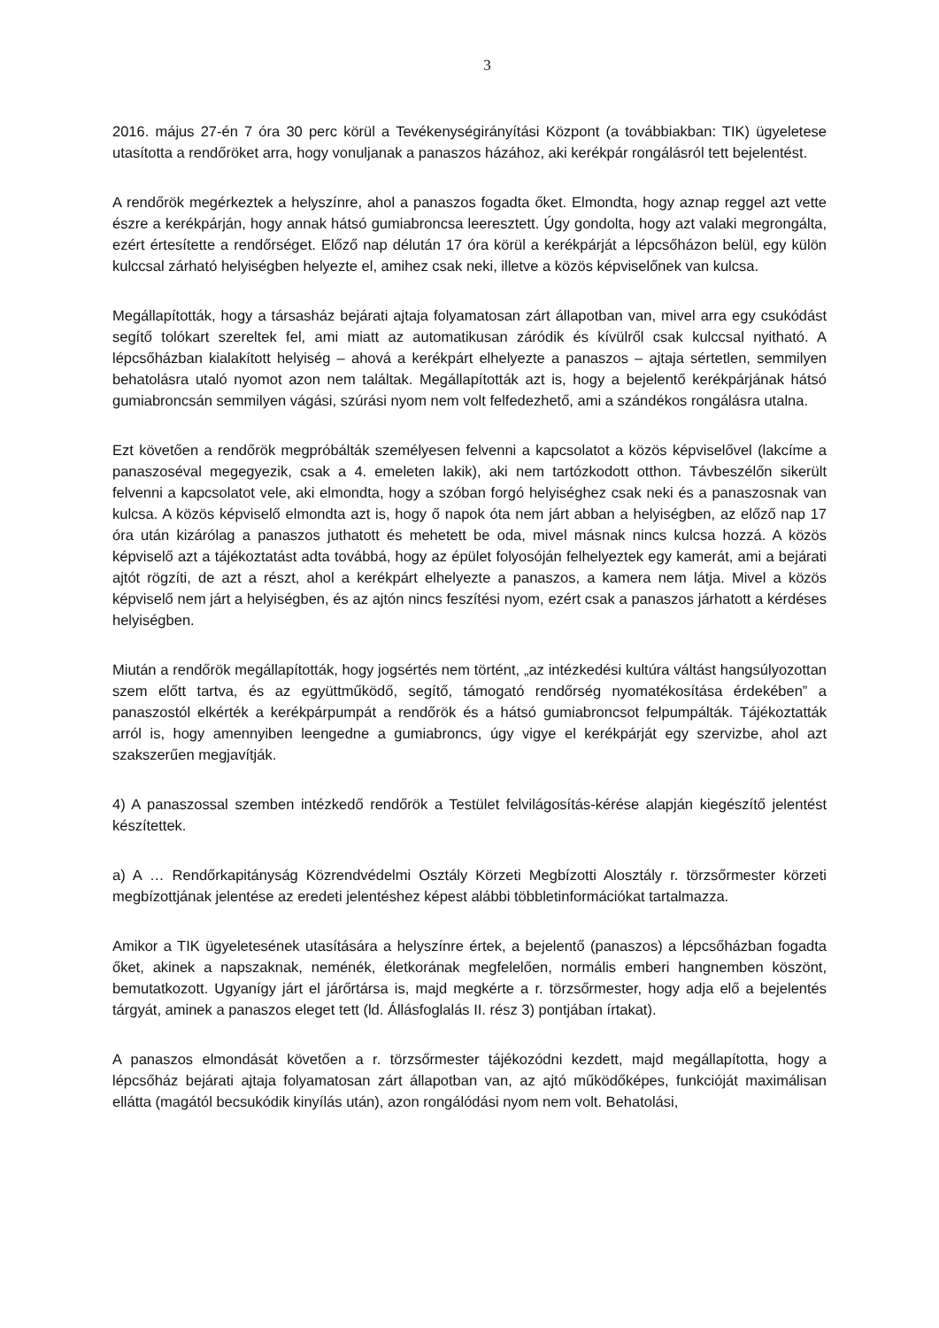3
2016. május 27-én 7 óra 30 perc körül a Tevékenységirányítási Központ (a továbbiakban: TIK) ügyeletese utasította a rendőröket arra, hogy vonuljanak a panaszos házához, aki kerékpár rongálásról tett bejelentést.
A rendőrök megérkeztek a helyszínre, ahol a panaszos fogadta őket. Elmondta, hogy aznap reggel azt vette észre a kerékpárján, hogy annak hátsó gumiabroncsa leeresztett. Úgy gondolta, hogy azt valaki megrongálta, ezért értesítette a rendőrséget. Előző nap délután 17 óra körül a kerékpárját a lépcsőházon belül, egy külön kulccsal zárható helyiségben helyezte el, amihez csak neki, illetve a közös képviselőnek van kulcsa.
Megállapították, hogy a társasház bejárati ajtaja folyamatosan zárt állapotban van, mivel arra egy csukódást segítő tolókart szereltek fel, ami miatt az automatikusan záródik és kívülről csak kulccsal nyitható. A lépcsőházban kialakított helyiség – ahová a kerékpárt elhelyezte a panaszos – ajtaja sértetlen, semmilyen behatolásra utaló nyomot azon nem találtak. Megállapították azt is, hogy a bejelentő kerékpárjának hátsó gumiabroncsán semmilyen vágási, szúrási nyom nem volt felfedezhető, ami a szándékos rongálásra utalna.
Ezt követően a rendőrök megpróbálták személyesen felvenni a kapcsolatot a közös képviselővel (lakcíme a panaszoséval megegyezik, csak a 4. emeleten lakik), aki nem tartózkodott otthon. Távbeszélőn sikerült felvenni a kapcsolatot vele, aki elmondta, hogy a szóban forgó helyiséghez csak neki és a panaszosnak van kulcsa. A közös képviselő elmondta azt is, hogy ő napok óta nem járt abban a helyiségben, az előző nap 17 óra után kizárólag a panaszos juthatott és mehetett be oda, mivel másnak nincs kulcsa hozzá. A közös képviselő azt a tájékoztatást adta továbbá, hogy az épület folyosóján felhelyeztek egy kamerát, ami a bejárati ajtót rögzíti, de azt a részt, ahol a kerékpárt elhelyezte a panaszos, a kamera nem látja. Mivel a közös képviselő nem járt a helyiségben, és az ajtón nincs feszítési nyom, ezért csak a panaszos járhatott a kérdéses helyiségben.
Miután a rendőrök megállapították, hogy jogsértés nem történt, „az intézkedési kultúra váltást hangsúlyozottan szem előtt tartva, és az együttműködő, segítő, támogató rendőrség nyomatékosítása érdekében” a panaszostól elkérték a kerékpárpumpát a rendőrök és a hátsó gumiabroncsot felpumpálták. Tájékoztatták arról is, hogy amennyiben leengedne a gumiabroncs, úgy vigye el kerékpárját egy szervizbe, ahol azt szakszerűen megjavítják.
4) A panaszossal szemben intézkedő rendőrök a Testület felvilágosítás-kérése alapján kiegészítő jelentést készítettek.
a) A … Rendőrkapitányság Közrendvédelmi Osztály Körzeti Megbízotti Alosztály r. törzsőrmester körzeti megbízottjának jelentése az eredeti jelentéshez képest alábbi többletinformációkat tartalmazza.
Amikor a TIK ügyeletesének utasítására a helyszínre értek, a bejelentő (panaszos) a lépcsőházban fogadta őket, akinek a napszaknak, neménék, életkorának megfelelően, normális emberi hangnemben köszönt, bemutatkozott. Ugyanígy járt el járőrtársa is, majd megkérte a r. törzsőrmester, hogy adja elő a bejelentés tárgyát, aminek a panaszos eleget tett (ld. Állásfoglalás II. rész 3) pontjában írtakat).
A panaszos elmondását követően a r. törzsőrmester tájékozódni kezdett, majd megállapította, hogy a lépcsőház bejárati ajtaja folyamatosan zárt állapotban van, az ajtó működőképes, funkcióját maximálisan ellátta (magától becsukódik kinyílás után), azon rongálódási nyom nem volt. Behatolási,